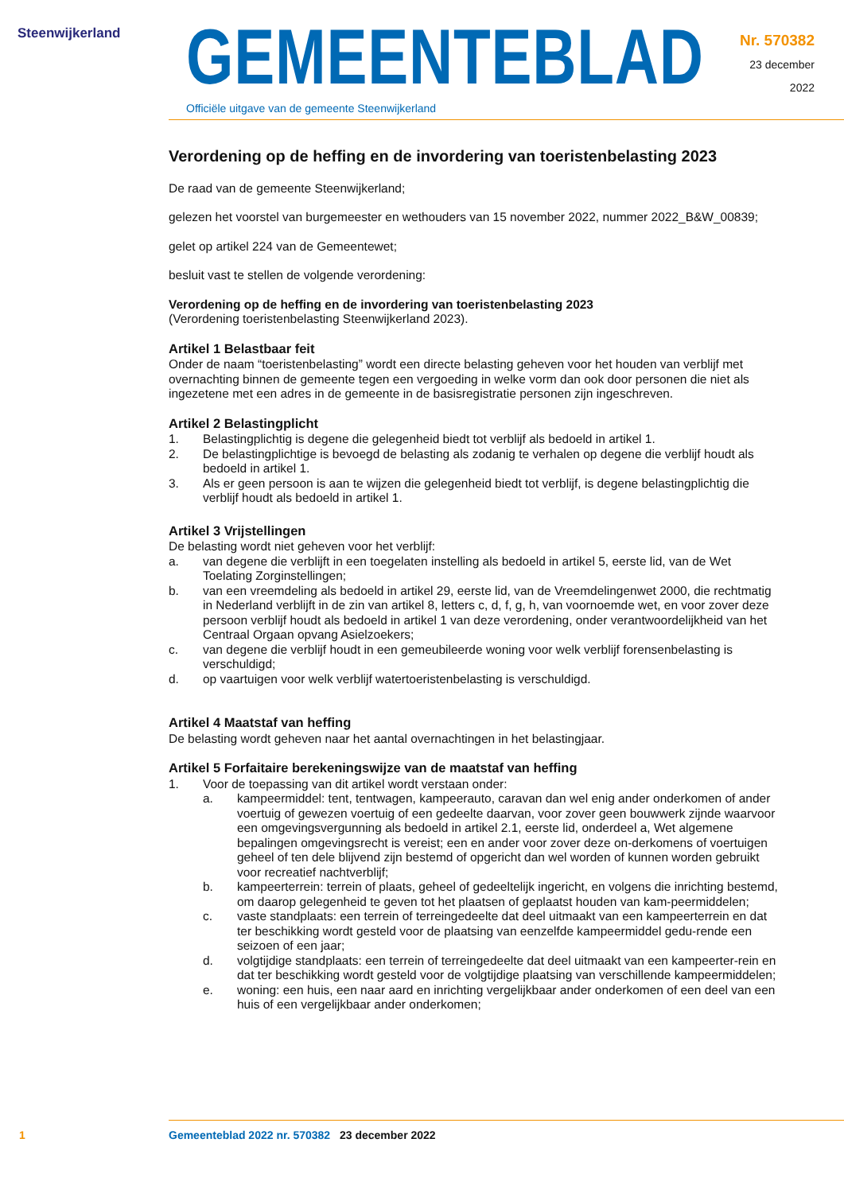Steenwijkerland
GEMEENTEBLAD
Officiële uitgave van de gemeente Steenwijkerland
Nr. 570382
23 december
2022
Verordening op de heffing en de invordering van toeristenbelasting 2023
De raad van de gemeente Steenwijkerland;
gelezen het voorstel van burgemeester en wethouders van 15 november 2022, nummer 2022_B&W_00839;
gelet op artikel 224 van de Gemeentewet;
besluit vast te stellen de volgende verordening:
Verordening op de heffing en de invordering van toeristenbelasting 2023
(Verordening toeristenbelasting Steenwijkerland 2023).
Artikel 1 Belastbaar feit
Onder de naam “toeristenbelasting” wordt een directe belasting geheven voor het houden van verblijf met overnachting binnen de gemeente tegen een vergoeding in welke vorm dan ook door personen die niet als ingezetene met een adres in de gemeente in de basisregistratie personen zijn ingeschreven.
Artikel 2 Belastingplicht
1. Belastingplichtig is degene die gelegenheid biedt tot verblijf als bedoeld in artikel 1.
2. De belastingplichtige is bevoegd de belasting als zodanig te verhalen op degene die verblijf houdt als bedoeld in artikel 1.
3. Als er geen persoon is aan te wijzen die gelegenheid biedt tot verblijf, is degene belastingplichtig die verblijf houdt als bedoeld in artikel 1.
Artikel 3 Vrijstellingen
De belasting wordt niet geheven voor het verblijf:
a. van degene die verblijft in een toegelaten instelling als bedoeld in artikel 5, eerste lid, van de Wet Toelating Zorginstellingen;
b. van een vreemdeling als bedoeld in artikel 29, eerste lid, van de Vreemdelingenwet 2000, die rechtmatig in Nederland verblijft in de zin van artikel 8, letters c, d, f, g, h, van voornoemde wet, en voor zover deze persoon verblijf houdt als bedoeld in artikel 1 van deze verordening, onder verantwoordelijkheid van het Centraal Orgaan opvang Asielzoekers;
c. van degene die verblijf houdt in een gemeubileerde woning voor welk verblijf forensenbelasting is verschuldigd;
d. op vaartuigen voor welk verblijf watertoeristenbelasting is verschuldigd.
Artikel 4 Maatstaf van heffing
De belasting wordt geheven naar het aantal overnachtingen in het belastingjaar.
Artikel 5 Forfaitaire berekeningswijze van de maatstaf van heffing
1. Voor de toepassing van dit artikel wordt verstaan onder:
a. kampeermiddel: tent, tentwagen, kampeerauto, caravan dan wel enig ander onderkomen of ander voertuig of gewezen voertuig of een gedeelte daarvan, voor zover geen bouwwerk zijnde waarvoor een omgevingsvergunning als bedoeld in artikel 2.1, eerste lid, onderdeel a, Wet algemene bepalingen omgevingsrecht is vereist; een en ander voor zover deze on-derkomens of voertuigen geheel of ten dele blijvend zijn bestemd of opgericht dan wel worden of kunnen worden gebruikt voor recreatief nachtverblijf;
b. kampeerterrein: terrein of plaats, geheel of gedeeltelijk ingericht, en volgens die inrichting bestemd, om daarop gelegenheid te geven tot het plaatsen of geplaatst houden van kam-peermiddelen;
c. vaste standplaats: een terrein of terreingedeelte dat deel uitmaakt van een kampeerterrein en dat ter beschikking wordt gesteld voor de plaatsing van eenzelfde kampeermiddel gedu-rende een seizoen of een jaar;
d. volgtijdige standplaats: een terrein of terreingedeelte dat deel uitmaakt van een kampeerter-rein en dat ter beschikking wordt gesteld voor de volgtijdige plaatsing van verschillende kampeermiddelen;
e. woning: een huis, een naar aard en inrichting vergelijkbaar ander onderkomen of een deel van een huis of een vergelijkbaar ander onderkomen;
1 Gemeenteblad 2022 nr. 570382
23 december 2022